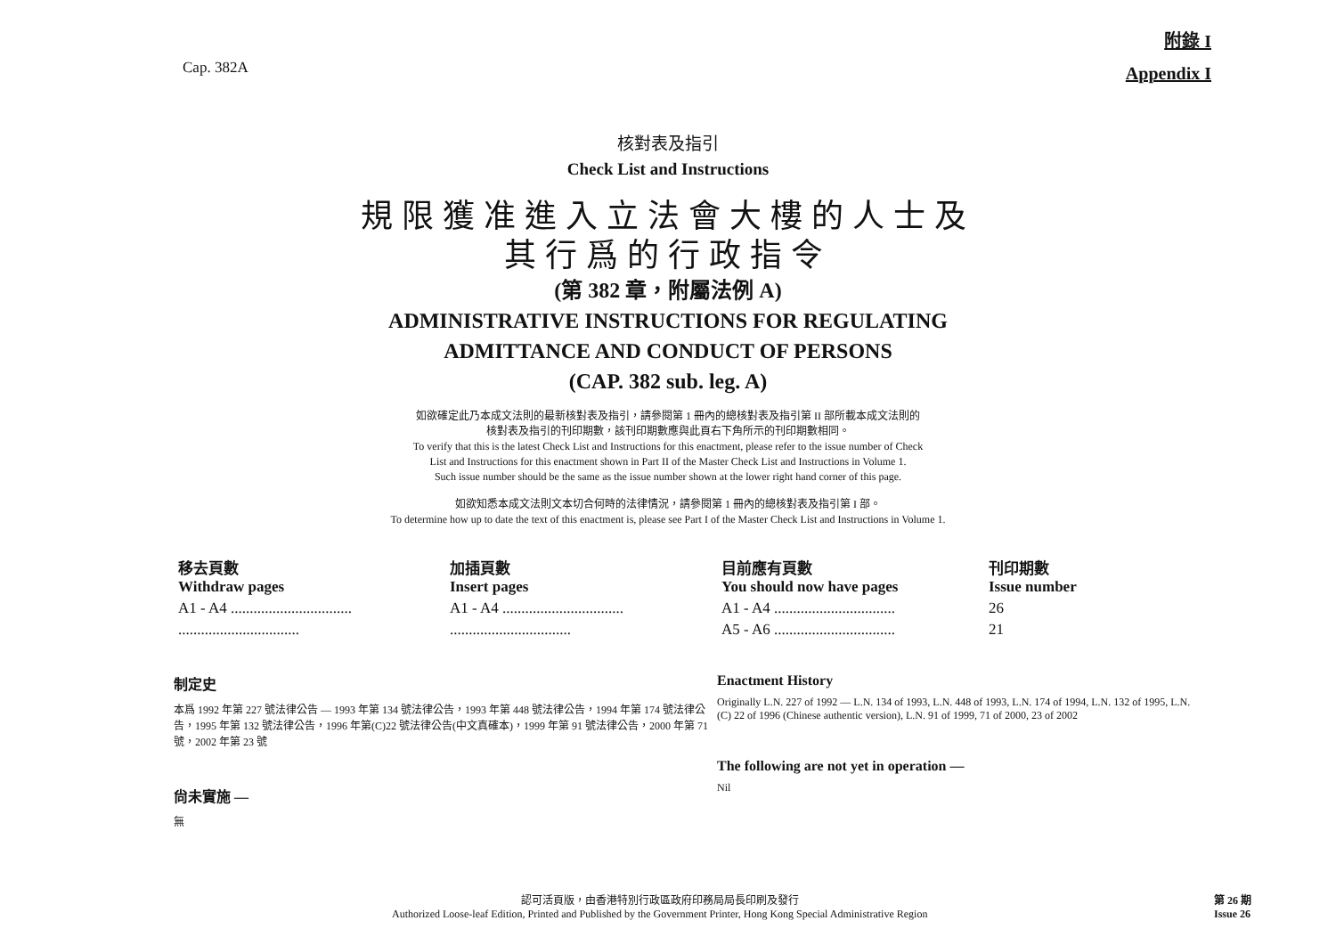Cap. 382A
附錄 I
Appendix I
核對表及指引
Check List and Instructions
規限獲准進入立法會大樓的人士及
其行爲的行政指令
(第 382 章，附屬法例 A)
ADMINISTRATIVE INSTRUCTIONS FOR REGULATING
ADMITTANCE AND CONDUCT OF PERSONS
(CAP. 382 sub. leg. A)
如欲確定此乃本成文法則的最新核對表及指引，請參閱第 1 冊內的總核對表及指引第 II 部所載本成文法則的
核對表及指引的刊印期數，該刊印期數應與此頁右下角所示的刊印期數相同。
To verify that this is the latest Check List and Instructions for this enactment, please refer to the issue number of Check
List and Instructions for this enactment shown in Part II of the Master Check List and Instructions in Volume 1.
Such issue number should be the same as the issue number shown at the lower right hand corner of this page.
如欲知悉本成文法則文本切合何時的法律情況，請參閱第 1 冊內的總核對表及指引第 I 部。
To determine how up to date the text of this enactment is, please see Part I of the Master Check List and Instructions in Volume 1.
| 移去頁數 Withdraw pages | 加插頁數 Insert pages | 目前應有頁數 You should now have pages | 刊印期數 Issue number |
| --- | --- | --- | --- |
| A1 - A4 ................................ | A1 - A4 ................................ | A1 - A4 ................................ | 26 |
| ................................ | ................................ | A5 - A6 ................................ | 21 |
制定史
本爲 1992 年第 227 號法律公告 — 1993 年第 134 號法律公告，1993 年第 448 號法律公告，1994 年第 174 號法律公告，1995 年第 132 號法律公告，1996 年第(C)22 號法律公告(中文真確本)，1999 年第 91 號法律公告，2000 年第 71 號，2002 年第 23 號
尙未實施 —
無
Enactment History
Originally L.N. 227 of 1992 — L.N. 134 of 1993, L.N. 448 of 1993, L.N. 174 of 1994, L.N. 132 of 1995, L.N. (C) 22 of 1996 (Chinese authentic version), L.N. 91 of 1999, 71 of 2000, 23 of 2002
The following are not yet in operation —
Nil
認可活頁版，由香港特別行政區政府印務局局長印刷及發行
Authorized Loose-leaf Edition, Printed and Published by the Government Printer, Hong Kong Special Administrative Region
第 26 期
Issue 26